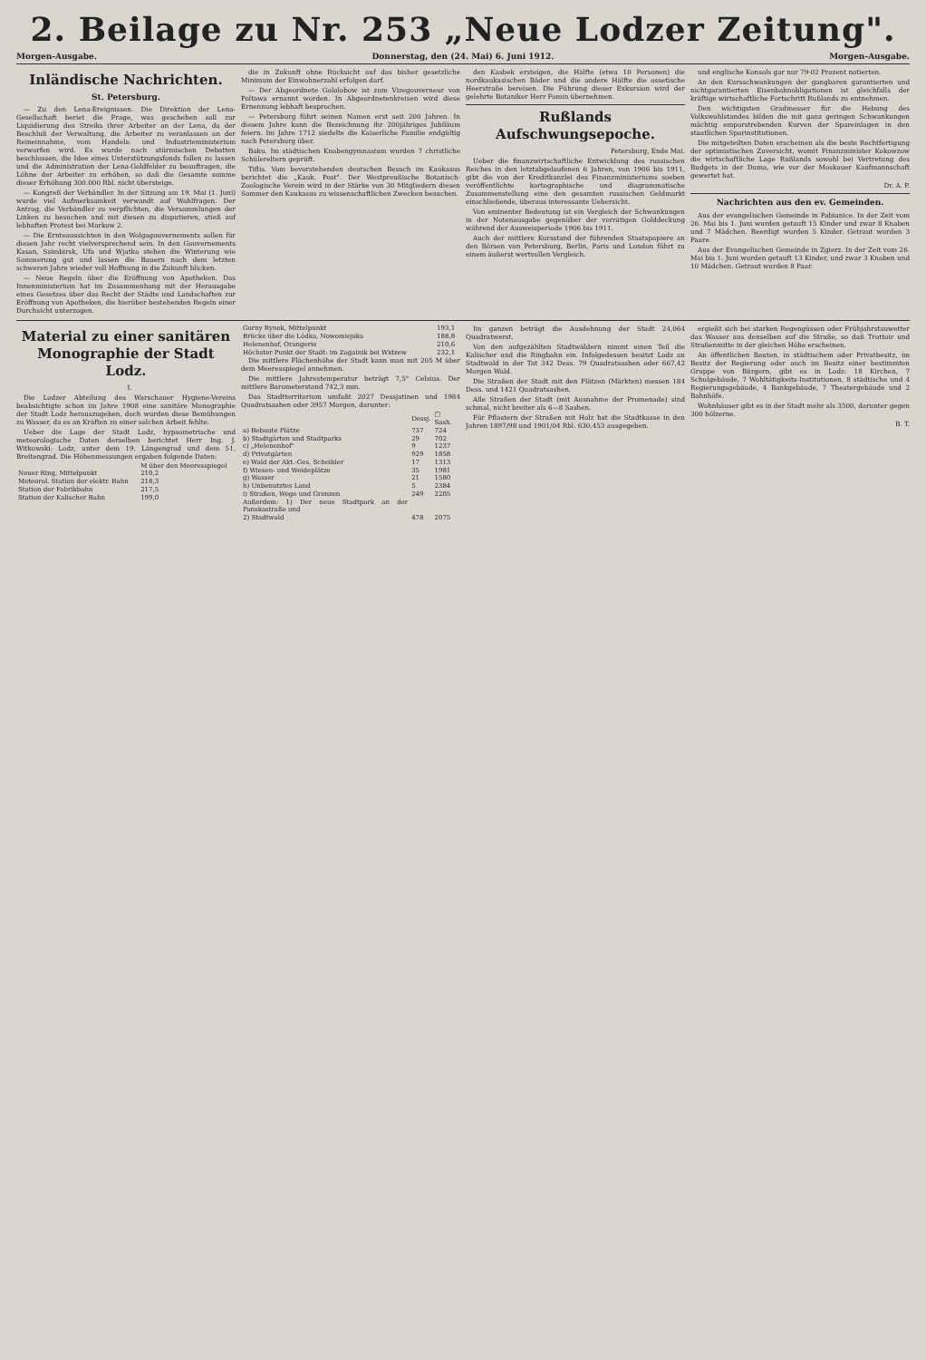2. Beilage zu Nr. 253 „Neue Lodzer Zeitung".
Morgen-Ausgabe. Donnerstag, den (24. Mai) 6. Juni 1912. Morgen-Ausgabe.
Inländische Nachrichten.
St. Petersburg.
— Zu den Lena-Ereignissen. Die Direktion der Lena-Gesellschaft beriet die Frage, was geschehen soll zur Liquidierung des Streiks ihrer Arbeiter an der Lena, da der Beschluß der Verwaltung, die Arbeiter zu veranlassen an der Reineinnahme, vom Handels- und Industrieministerium verworfen wird. Es wurde nach stürmischen Debatten beschlossen, die Idee eines Unterstützungsfonds fallen zu lassen und die Administration der Lena-Goldfelder zu beauftragen, die Löhne der Arbeiter zu erhöhen, so daß die Gesamte summe dieser Erhöhung 300.000 Rbl. nicht übersteige.
— Kongreß der Verbändler. In der Sitzung am 19. Mai (1. Juni) wurde viel Aufmerksamkeit verwandt auf Wahlfragen. Der Antrag, die Verbändler zu verpflichten, die Versammlungen der Linken zu besuchen und mit diesen zu disputieren, stieß auf lebhaften Protest bei Markow 2.
— Die Ernteaussichten in den Wolgagouvernements sollen für diesen Jahr recht vielversprechend sein. In den Gouvernements Kasan, Ssimbirsk, Ufa und Wjatka stehen die Winterung wie Sommerung gut und lassen die Bauern nach dem letzten schweren Jahre wieder voll Hoffnung in die Zukunft blicken.
— Neue Regeln über die Eröffnung von Apotheken. Das Innenministerium hat im Zusammenhang mit der Herausgabe eines Gesetzes über das Recht der Städte und Landschaften zur Eröffnung von Apotheken, die hierüber bestehenden Regeln einer Durchsicht unterzogen.
die in Zukunft ohne Rücksicht auf das bisher gesetzliche Minimum der Einwohnerzahl erfolgen darf.
— Der Abgeordnete Gololobow ist zum Vizegouverneur von Poltawa ernannt worden. In Abgeordnetenkreisen wird diese Ernennung lebhaft besprochen.
— Petersburg führt seinen Namen erst seit 200 Jahren. In diesem Jahre kann die Bezeichnung ihr 200jähriges Jubiläum feiern. Im Jahre 1712 siedelte die Kaiserliche Familie endgültig nach Petersburg über.
Baku. Im städtischen Knabengymnasium wurden 7 christliche Schülereltern geprüft.
Tiflis. Vom bevorstehenden deutschen Besuch im Kaukasus berichtet die „Kauk. Post". Der Westpreußische Botanisch-Zoologische Verein wird in der Stärke von 30 Mitgliedern diesen Sommer den Kaukasus zu wissenschaftlichen Zwecken besuchen.
den Kasbek ersteigen, die Hälfte (etwa 10 Personen) die nordkaukasischen Bäder und die andere Hälfte die ossetische Heerstraße bereisen. Die Führung dieser Exkursion wird der gelehrte Botaniker Herr Fomin übernehmen.
Rußlands Aufschwungsepoche.
Petersburg, Ende Mai.
Ueber die finanzwirtschaftliche Entwicklung des russischen Reiches in den letztabgelaufenen 6 Jahren, von 1906 bis 1911, gibt die von der Kreditkanzlei des Finanzministeriums soeben veröffentlichte kartographische und diagrammatische Zusammenstellung eine den gesamten russischen Geldmarkt einschließende, überaus interessante Uebersicht.
Von eminenter Bedeutung ist ein Vergleich der Schwankungen in der Notenausgabe gegenüber der vorrätigen Golddeckung während der Ausweisperiode 1906 bis 1911.
Auch der mittlere Kursstand der führenden Staatspapiere an den Börsen von Petersburg, Berlin, Paris und London führt zu einem äußerst wertvollen Vergleich.
und englische Konsols gar nur 79·02 Prozent notierten.
An den Kursschwankungen der gangbaren garantierten und nichtgarantierten Eisenbahnobligationen ist gleichfalls der kräftige wirtschaftliche Fortschritt Rußlands zu entnehmen.
Den wichtigsten Gradmesser für die Hebung des Volkswohlstandes bilden die mit ganz geringen Schwankungen mächtig emporstrebenden Kurven der Spareinlagen in den staatlichen Sparinstitutionen.
Die mitgeteilten Daten erscheinen als die beste Rechtfertigung der optimistischen Zuversicht, womit Finanzminister Kokowzow die wirtschaftliche Lage Rußlands sowohl bei Vertretung des Budgets in der Duma, wie vor der Moskauer Kaufmannschaft gewertet hat.
Dr. A. P.
Nachrichten aus den ev. Gemeinden.
Aus der evangelischen Gemeinde in Pabianice. In der Zeit vom 26. Mai bis 1. Juni wurden getauft 15 Kinder und zwar 8 Knaben und 7 Mädchen. Beerdigt wurden 5 Kinder. Getraut wurden 3 Paare.
Aus der Evangelischen Gemeinde in Zgierz. In der Zeit vom 26. Mai bis 1. Juni wurden getauft 13 Kinder, und zwar 3 Knaben und 10 Mädchen. Getraut wurden 8 Paar.
Material zu einer sanitären Monographie der Stadt Lodz.
I.
Die Lodzer Abteilung des Warschauer Hygiene-Vereins beabsichtigte schon im Jahre 1908 eine sanitäre Monographie der Stadt Lodz herauszugeben, doch wurden diese Bemühungen zu Wasser, da es an Kräften zu einer solchen Arbeit fehlte.
Ueber die Lage der Stadt Lodz, hypsometrische und meteorologische Daten derselben berichtet Herr Ing. J. Witkowski: Lodz, unter dem 19. Längengrad und dem 51. Breitengrad. Die Höhenmessungen ergaben folgende Daten:
| | M über den Meeresspiegel |
| --- | --- |
| Neuer Ring, Mittelpunkt | 210,2 |
| Meteorol. Station der elektr. Bahn | 218,3 |
| Station der Fabrikbahn | 217,5 |
| Station der Kalischer Bahn | 199,0 |
| Gorny Rynek, Mittelpunkt | 193,1 |
| Brücke über die Lódka, Nowomiejska | 188,8 |
| Helenenhof, Orangerie | 210,6 |
| Höchster Punkt der Stadt: im Zagainik bei Widzew | 232,1 |
Die mittlere Flächenhöhe der Stadt kann man mit 205 M über dem Meeresspiegel annehmen.
Die mittlere Jahrestemperatur beträgt 7,5° Celsius. Der mittlere Barometerstand 742,3 mm.
Das Stadtterritorium umfaßt 2027 Dessjatinen und 1984 Quadratsashen oder 3957 Morgen, darunter:
| | Dessj. | □ Sash. |
| --- | --- | --- |
| a) Bebaute Plätze | 737 | 724 |
| b) Stadtgärten und Stadtparks | 29 | 702 |
| c) „Helenenhof" | 9 | 1237 |
| d) Privatgärten | 929 | 1858 |
| e) Wald der Akt.-Ges. Scheibler | 17 | 1313 |
| f) Wiesen- und Weideplätze | 35 | 1981 |
| g) Wasser | 21 | 1580 |
| h) Unbenutztes Land | 5 | 2384 |
| i) Straßen, Wege und Grenzen | 249 | 2205 |
| Außerdem: 1) Der neue Stadtpark an der Panskastraße und | | |
| 2) Stadtwald | 478 | 2075 |
Im ganzen beträgt die Ausdehnung der Stadt 24,064 Quadratwerst.
Von den aufgezählten Stadtwäldern nimmt einen Teil die Kalischer und die Ringbahn ein. Infolgedessen besitzt Lodz an Stadtwald in der Tat 342 Dess. 79 Quadratsashen oder 667,42 Morgen Wald.
Die Straßen der Stadt mit den Plätzen (Märkten) messen 184 Dess. und 1421 Quadratsashen.
Alle Straßen der Stadt (mit Ausnahme der Promenade) sind schmal, nicht breiter als 6—8 Sashen.
Für Pflastern der Straßen mit Holz hat die Stadtkasse in den Jahren 1897/98 und 1901/04 Rbl. 630,453 ausgegeben.
ergießt sich bei starken Regengüssen oder Frühjahrstauwetter das Wasser aus denselben auf die Straße, so daß Trottoir und Straßenmitte in der gleichen Höhe erscheinen.
An öffentlichen Bauten, in städtischem oder Privatbesitz, im Besitz der Regierung oder auch im Besitz einer bestimmten Gruppe von Bürgern, gibt es in Lodz: 18 Kirchen, 7 Schulgebäude, 7 Wohltätigkeits-Institutionen, 8 städtische und 4 Regierungsgebäude, 4 Bankgebäude, 7 Theatergebäude und 2 Bahnhöfe.
Wohnhäuser gibt es in der Stadt mehr als 3500, darunter gegen 300 hölzerne.
B. T.